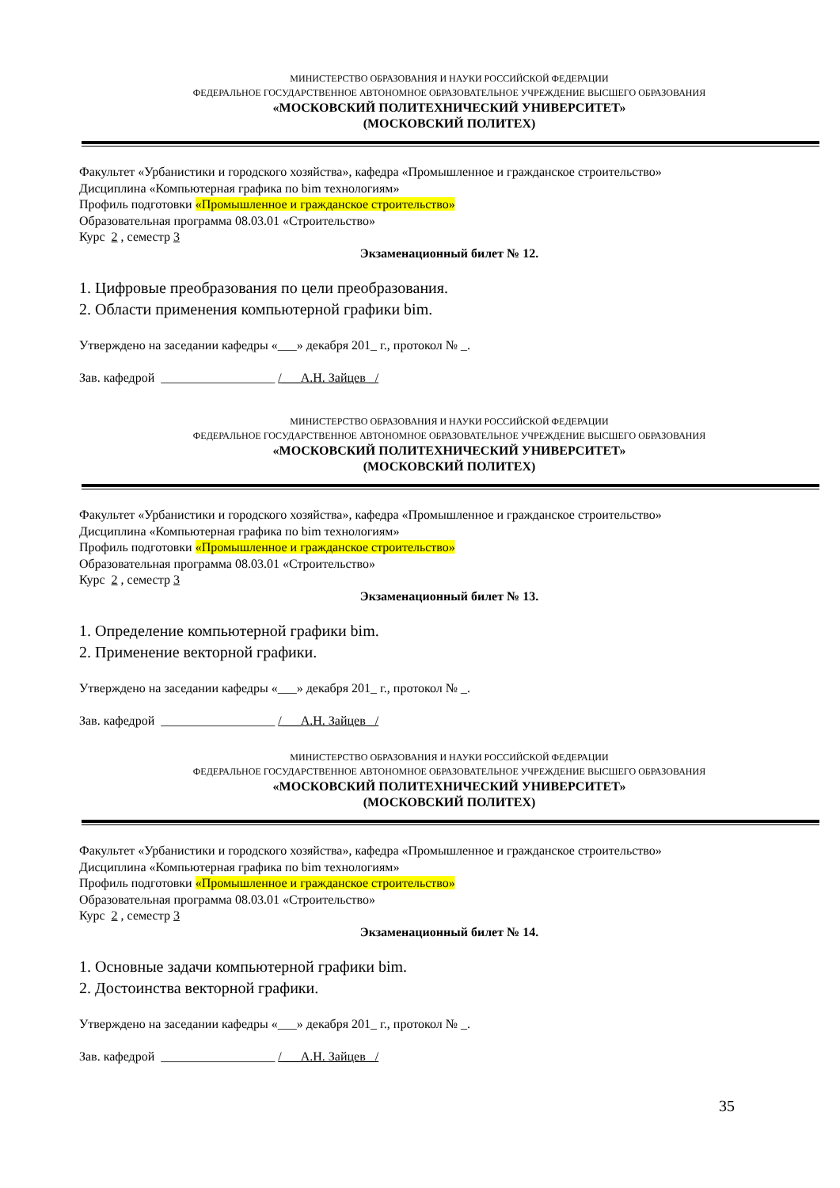МИНИСТЕРСТВО ОБРАЗОВАНИЯ И НАУКИ РОССИЙСКОЙ ФЕДЕРАЦИИ
ФЕДЕРАЛЬНОЕ ГОСУДАРСТВЕННОЕ АВТОНОМНОЕ ОБРАЗОВАТЕЛЬНОЕ УЧРЕЖДЕНИЕ ВЫСШЕГО ОБРАЗОВАНИЯ
«МОСКОВСКИЙ ПОЛИТЕХНИЧЕСКИЙ УНИВЕРСИТЕТ»
(МОСКОВСКИЙ ПОЛИТЕХ)
Факультет «Урбанистики и городского хозяйства», кафедра «Промышленное и гражданское строительство»
Дисциплина «Компьютерная графика по bim технологиям»
Профиль подготовки «Промышленное и гражданское строительство»
Образовательная программа 08.03.01 «Строительство»
Курс 2 , семестр 3
Экзаменационный билет № 12.
1. Цифровые преобразования по цели преобразования.
2. Области применения компьютерной графики bim.
Утверждено на заседании кафедры «___» декабря 201_ г., протокол № _.
Зав. кафедрой __________________ /___А.Н. Зайцев _/
МИНИСТЕРСТВО ОБРАЗОВАНИЯ И НАУКИ РОССИЙСКОЙ ФЕДЕРАЦИИ
ФЕДЕРАЛЬНОЕ ГОСУДАРСТВЕННОЕ АВТОНОМНОЕ ОБРАЗОВАТЕЛЬНОЕ УЧРЕЖДЕНИЕ ВЫСШЕГО ОБРАЗОВАНИЯ
«МОСКОВСКИЙ ПОЛИТЕХНИЧЕСКИЙ УНИВЕРСИТЕТ»
(МОСКОВСКИЙ ПОЛИТЕХ)
Факультет «Урбанистики и городского хозяйства», кафедра «Промышленное и гражданское строительство»
Дисциплина «Компьютерная графика по bim технологиям»
Профиль подготовки «Промышленное и гражданское строительство»
Образовательная программа 08.03.01 «Строительство»
Курс 2 , семестр 3
Экзаменационный билет № 13.
1. Определение компьютерной графики bim.
2. Применение векторной графики.
Утверждено на заседании кафедры «___» декабря 201_ г., протокол № _.
Зав. кафедрой __________________ /___А.Н. Зайцев _/
МИНИСТЕРСТВО ОБРАЗОВАНИЯ И НАУКИ РОССИЙСКОЙ ФЕДЕРАЦИИ
ФЕДЕРАЛЬНОЕ ГОСУДАРСТВЕННОЕ АВТОНОМНОЕ ОБРАЗОВАТЕЛЬНОЕ УЧРЕЖДЕНИЕ ВЫСШЕГО ОБРАЗОВАНИЯ
«МОСКОВСКИЙ ПОЛИТЕХНИЧЕСКИЙ УНИВЕРСИТЕТ»
(МОСКОВСКИЙ ПОЛИТЕХ)
Факультет «Урбанистики и городского хозяйства», кафедра «Промышленное и гражданское строительство»
Дисциплина «Компьютерная графика по bim технологиям»
Профиль подготовки «Промышленное и гражданское строительство»
Образовательная программа 08.03.01 «Строительство»
Курс 2 , семестр 3
Экзаменационный билет № 14.
1. Основные задачи компьютерной графики bim.
2. Достоинства векторной графики.
Утверждено на заседании кафедры «___» декабря 201_ г., протокол № _.
Зав. кафедрой __________________ /___А.Н. Зайцев _/
35